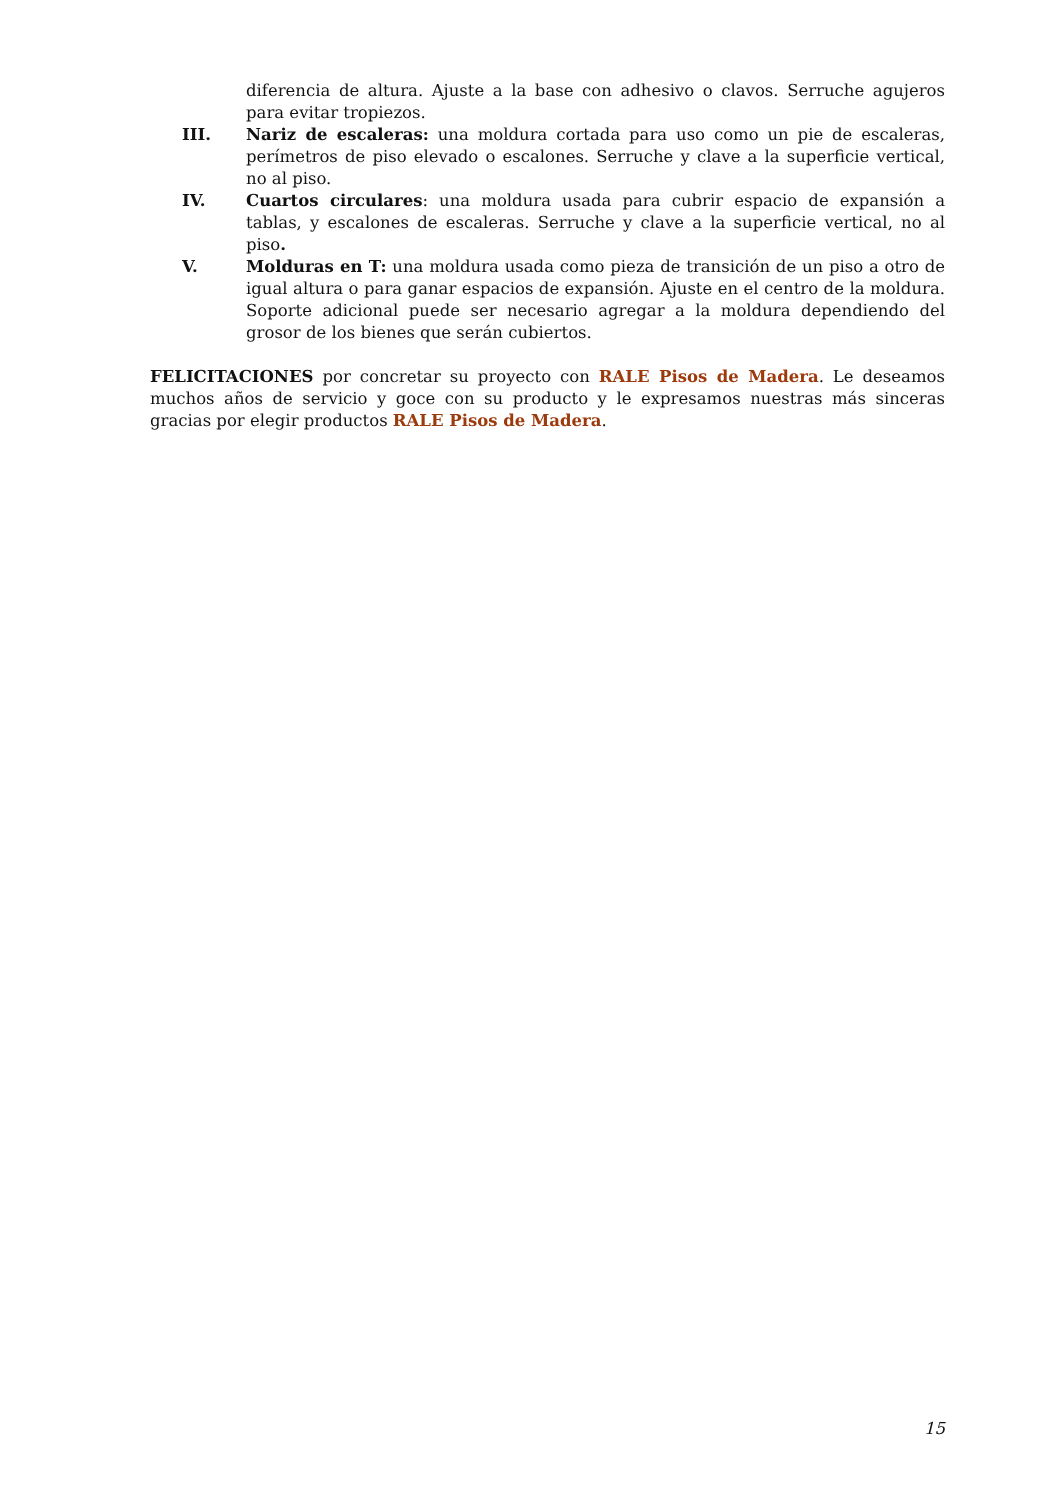diferencia de altura. Ajuste a la base con adhesivo o clavos. Serruche agujeros para evitar tropiezos.
III. Nariz de escaleras: una moldura cortada para uso como un pie de escaleras, perímetros de piso elevado o escalones. Serruche y clave a la superficie vertical, no al piso.
IV. Cuartos circulares: una moldura usada para cubrir espacio de expansión a tablas, y escalones de escaleras. Serruche y clave a la superficie vertical, no al piso.
V. Molduras en T: una moldura usada como pieza de transición de un piso a otro de igual altura o para ganar espacios de expansión. Ajuste en el centro de la moldura. Soporte adicional puede ser necesario agregar a la moldura dependiendo del grosor de los bienes que serán cubiertos.
FELICITACIONES por concretar su proyecto con RALE Pisos de Madera. Le deseamos muchos años de servicio y goce con su producto y le expresamos nuestras más sinceras gracias por elegir productos RALE Pisos de Madera.
15